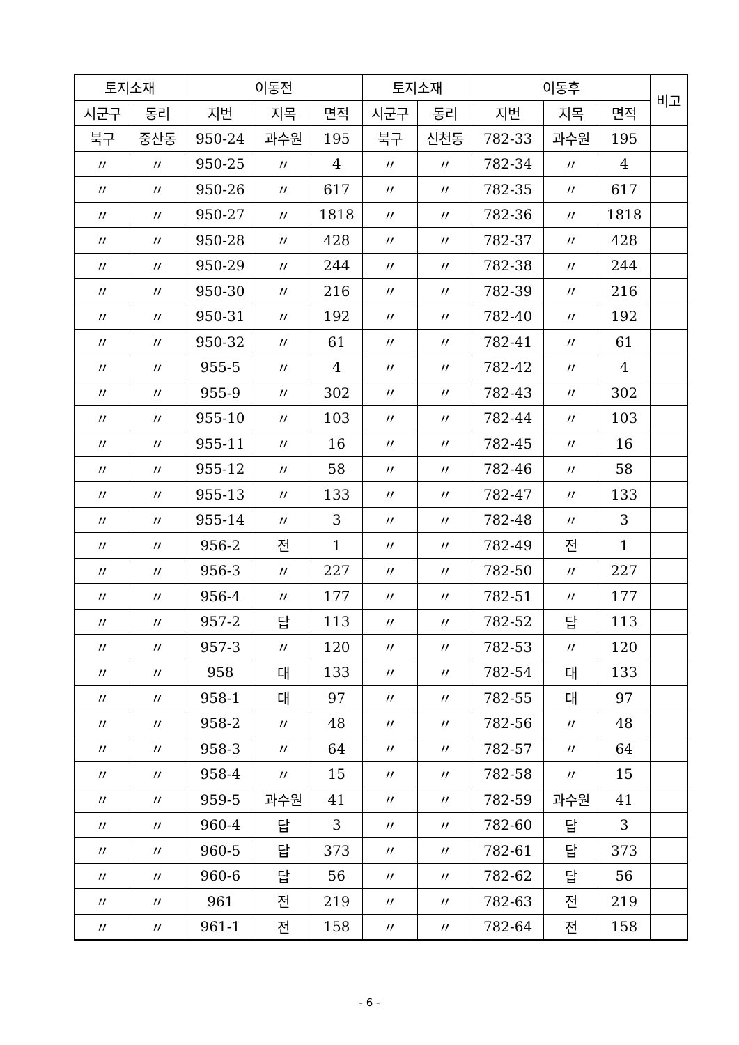| 토지소재 | | 이동전 | | | 토지소재 | | 이동후 | | | 비고 |
| --- | --- | --- | --- | --- | --- | --- | --- | --- | --- | --- |
| 시군구 | 동리 | 지번 | 지목 | 면적 | 시군구 | 동리 | 지번 | 지목 | 면적 | |
| 북구 | 중산동 | 950-24 | 과수원 | 195 | 북구 | 신천동 | 782-33 | 과수원 | 195 | |
| 〃 | 〃 | 950-25 | 〃 | 4 | 〃 | 〃 | 782-34 | 〃 | 4 | |
| 〃 | 〃 | 950-26 | 〃 | 617 | 〃 | 〃 | 782-35 | 〃 | 617 | |
| 〃 | 〃 | 950-27 | 〃 | 1818 | 〃 | 〃 | 782-36 | 〃 | 1818 | |
| 〃 | 〃 | 950-28 | 〃 | 428 | 〃 | 〃 | 782-37 | 〃 | 428 | |
| 〃 | 〃 | 950-29 | 〃 | 244 | 〃 | 〃 | 782-38 | 〃 | 244 | |
| 〃 | 〃 | 950-30 | 〃 | 216 | 〃 | 〃 | 782-39 | 〃 | 216 | |
| 〃 | 〃 | 950-31 | 〃 | 192 | 〃 | 〃 | 782-40 | 〃 | 192 | |
| 〃 | 〃 | 950-32 | 〃 | 61 | 〃 | 〃 | 782-41 | 〃 | 61 | |
| 〃 | 〃 | 955-5 | 〃 | 4 | 〃 | 〃 | 782-42 | 〃 | 4 | |
| 〃 | 〃 | 955-9 | 〃 | 302 | 〃 | 〃 | 782-43 | 〃 | 302 | |
| 〃 | 〃 | 955-10 | 〃 | 103 | 〃 | 〃 | 782-44 | 〃 | 103 | |
| 〃 | 〃 | 955-11 | 〃 | 16 | 〃 | 〃 | 782-45 | 〃 | 16 | |
| 〃 | 〃 | 955-12 | 〃 | 58 | 〃 | 〃 | 782-46 | 〃 | 58 | |
| 〃 | 〃 | 955-13 | 〃 | 133 | 〃 | 〃 | 782-47 | 〃 | 133 | |
| 〃 | 〃 | 955-14 | 〃 | 3 | 〃 | 〃 | 782-48 | 〃 | 3 | |
| 〃 | 〃 | 956-2 | 전 | 1 | 〃 | 〃 | 782-49 | 전 | 1 | |
| 〃 | 〃 | 956-3 | 〃 | 227 | 〃 | 〃 | 782-50 | 〃 | 227 | |
| 〃 | 〃 | 956-4 | 〃 | 177 | 〃 | 〃 | 782-51 | 〃 | 177 | |
| 〃 | 〃 | 957-2 | 답 | 113 | 〃 | 〃 | 782-52 | 답 | 113 | |
| 〃 | 〃 | 957-3 | 〃 | 120 | 〃 | 〃 | 782-53 | 〃 | 120 | |
| 〃 | 〃 | 958 | 대 | 133 | 〃 | 〃 | 782-54 | 대 | 133 | |
| 〃 | 〃 | 958-1 | 대 | 97 | 〃 | 〃 | 782-55 | 대 | 97 | |
| 〃 | 〃 | 958-2 | 〃 | 48 | 〃 | 〃 | 782-56 | 〃 | 48 | |
| 〃 | 〃 | 958-3 | 〃 | 64 | 〃 | 〃 | 782-57 | 〃 | 64 | |
| 〃 | 〃 | 958-4 | 〃 | 15 | 〃 | 〃 | 782-58 | 〃 | 15 | |
| 〃 | 〃 | 959-5 | 과수원 | 41 | 〃 | 〃 | 782-59 | 과수원 | 41 | |
| 〃 | 〃 | 960-4 | 답 | 3 | 〃 | 〃 | 782-60 | 답 | 3 | |
| 〃 | 〃 | 960-5 | 답 | 373 | 〃 | 〃 | 782-61 | 답 | 373 | |
| 〃 | 〃 | 960-6 | 답 | 56 | 〃 | 〃 | 782-62 | 답 | 56 | |
| 〃 | 〃 | 961 | 전 | 219 | 〃 | 〃 | 782-63 | 전 | 219 | |
| 〃 | 〃 | 961-1 | 전 | 158 | 〃 | 〃 | 782-64 | 전 | 158 | |
- 6 -